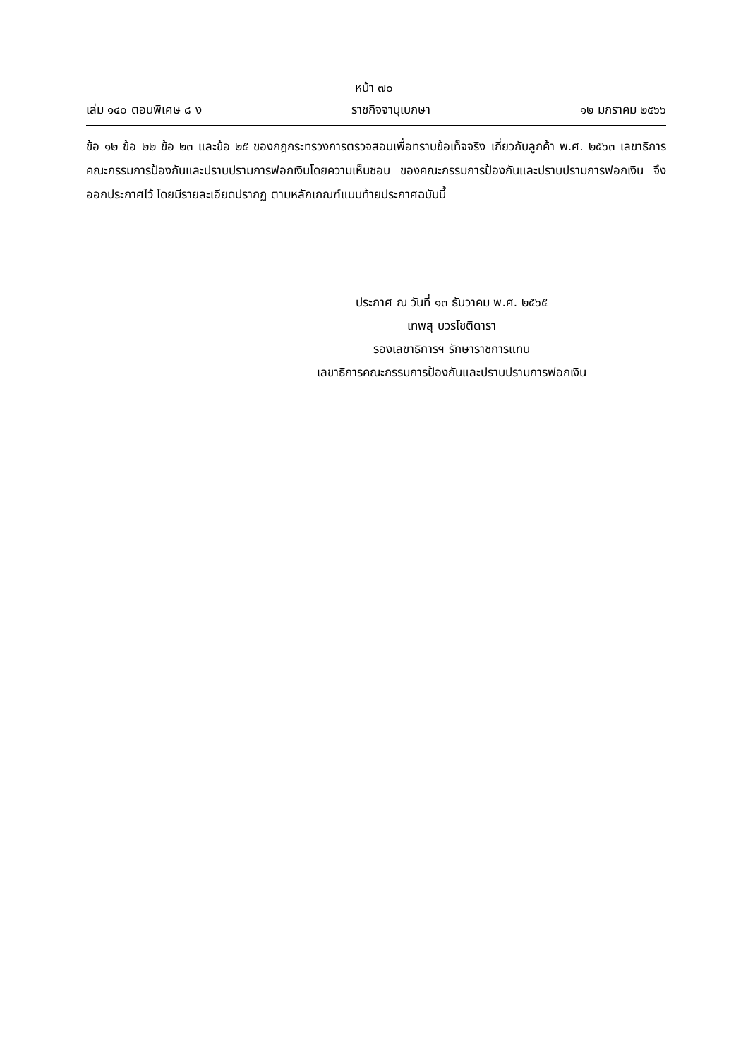หน้า ๗๐
เล่ม ๑๔๐ ตอนพิเศษ ๘ ง ราชกิจจานุเบกษา ๑๒ มกราคม ๒๕๖๖
ข้อ ๑๒ ข้อ ๒๒ ข้อ ๒๓ และข้อ ๒๕ ของกฎกระทรวงการตรวจสอบเพื่อทราบข้อเท็จจริง เกี่ยวกับลูกค้า พ.ศ. ๒๕๖๓ เลขาธิการคณะกรรมการป้องกันและปราบปรามการฟอกเงินโดยความเห็นชอบ ของคณะกรรมการป้องกันและปราบปรามการฟอกเงิน จึงออกประกาศไว้ โดยมีรายละเอียดปรากฏ ตามหลักเกณฑ์แนบท้ายประกาศฉบับนี้
ประกาศ ณ วันที่ ๑๓ ธันวาคม พ.ศ. ๒๕๖๕
เทพสุ บวรโชติดารา
รองเลขาธิการฯ รักษาราชการแทน
เลขาธิการคณะกรรมการป้องกันและปราบปรามการฟอกเงิน